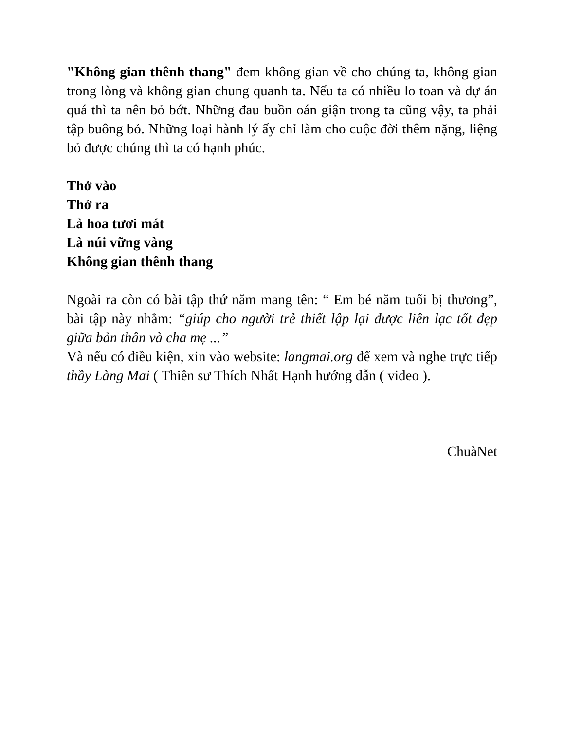"Không gian thênh thang" đem không gian về cho chúng ta, không gian trong lòng và không gian chung quanh ta. Nếu ta có nhiều lo toan và dự án quá thì ta nên bỏ bớt. Những đau buồn oán giận trong ta cũng vậy, ta phải tập buông bỏ. Những loại hành lý ấy chỉ làm cho cuộc đời thêm nặng, liệng bỏ được chúng thì ta có hạnh phúc.
Thở vào
Thở ra
Là hoa tươi mát
Là núi vững vàng
Không gian thênh thang
Ngoài ra còn có bài tập thứ năm mang tên: “ Em bé năm tuổi bị thương”, bài tập này nhằm: “giúp cho người trẻ thiết lập lại được liên lạc tốt đẹp giữa bản thân và cha mẹ ...”
Và nếu có điều kiện, xin vào website: langmai.org để xem và nghe trực tiếp thầy Làng Mai ( Thiền sư Thích Nhất Hạnh hướng dẫn ( video ).
ChuàNet